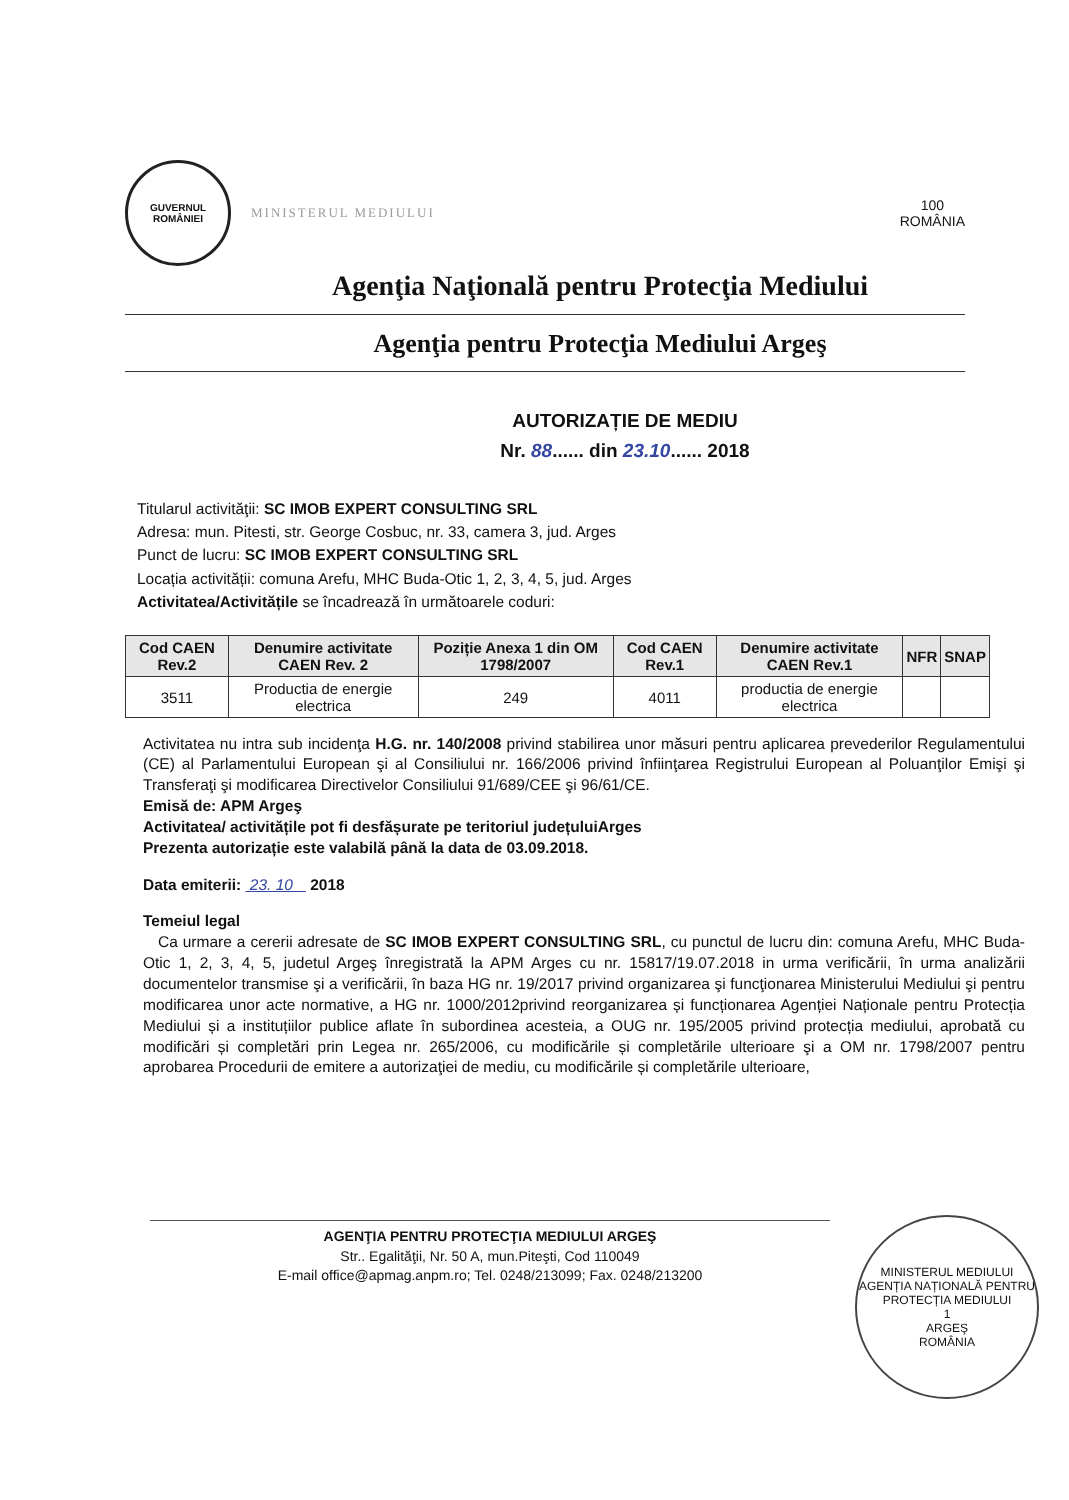GUVERNUL
ROMÂNIEI
MINISTERUL MEDIULUI
100
ROMÂNIA
Agenţia Naţională pentru Protecţia Mediului
Agenţia pentru Protecţia Mediului Argeş
AUTORIZAȚIE DE MEDIU
Nr. 88...... din 23.10...... 2018
Titularul activităţii: SC IMOB EXPERT CONSULTING SRL
Adresa: mun. Pitesti, str. George Cosbuc, nr. 33, camera 3, jud. Arges
Punct de lucru: SC IMOB EXPERT CONSULTING SRL
Locația activității: comuna Arefu, MHC Buda-Otic 1, 2, 3, 4, 5, jud. Arges
Activitatea/Activitățile se încadrează în următoarele coduri:
| Cod CAEN Rev.2 | Denumire activitate CAEN Rev. 2 | Poziție Anexa 1 din OM 1798/2007 | Cod CAEN Rev.1 | Denumire activitate CAEN Rev.1 | NFR | SNAP |
| --- | --- | --- | --- | --- | --- | --- |
| 3511 | Productia de energie electrica | 249 | 4011 | productia de energie electrica | | |
Activitatea nu intra sub incidenţa H.G. nr. 140/2008 privind stabilirea unor măsuri pentru aplicarea prevederilor Regulamentului (CE) al Parlamentului European şi al Consiliului nr. 166/2006 privind înfiinţarea Registrului European al Poluanţilor Emişi şi Transferaţi şi modificarea Directivelor Consiliului 91/689/CEE şi 96/61/CE.
Emisă de: APM Argeş
Activitatea/ activitățile pot fi desfășurate pe teritoriul județuluiArges
Prezenta autorizație este valabilă până la data de 03.09.2018.
Data emiterii: 23. 10 2018
Temeiul legal
Ca urmare a cererii adresate de SC IMOB EXPERT CONSULTING SRL, cu punctul de lucru din: comuna Arefu, MHC Buda-Otic 1, 2, 3, 4, 5, judetul Argeş înregistrată la APM Arges cu nr. 15817/19.07.2018 in urma verificării, în urma analizării documentelor transmise şi a verificării, în baza HG nr. 19/2017 privind organizarea şi funcţionarea Ministerului Mediului şi pentru modificarea unor acte normative, a HG nr. 1000/2012privind reorganizarea și funcționarea Agenției Naționale pentru Protecția Mediului și a instituțiilor publice aflate în subordinea acesteia, a OUG nr. 195/2005 privind protecția mediului, aprobată cu modificări și completări prin Legea nr. 265/2006, cu modificările și completările ulterioare şi a OM nr. 1798/2007 pentru aprobarea Procedurii de emitere a autorizaţiei de mediu, cu modificările și completările ulterioare,
AGENŢIA PENTRU PROTECŢIA MEDIULUI ARGEŞ
Str.. Egalităţii, Nr. 50 A, mun.Piteşti, Cod 110049
E-mail office@apmag.anpm.ro; Tel. 0248/213099; Fax. 0248/213200
MINISTERUL MEDIULUI
AGENȚIA NAȚIONALĂ PENTRU PROTECȚIA MEDIULUI
1
ARGEŞ
ROMÂNIA